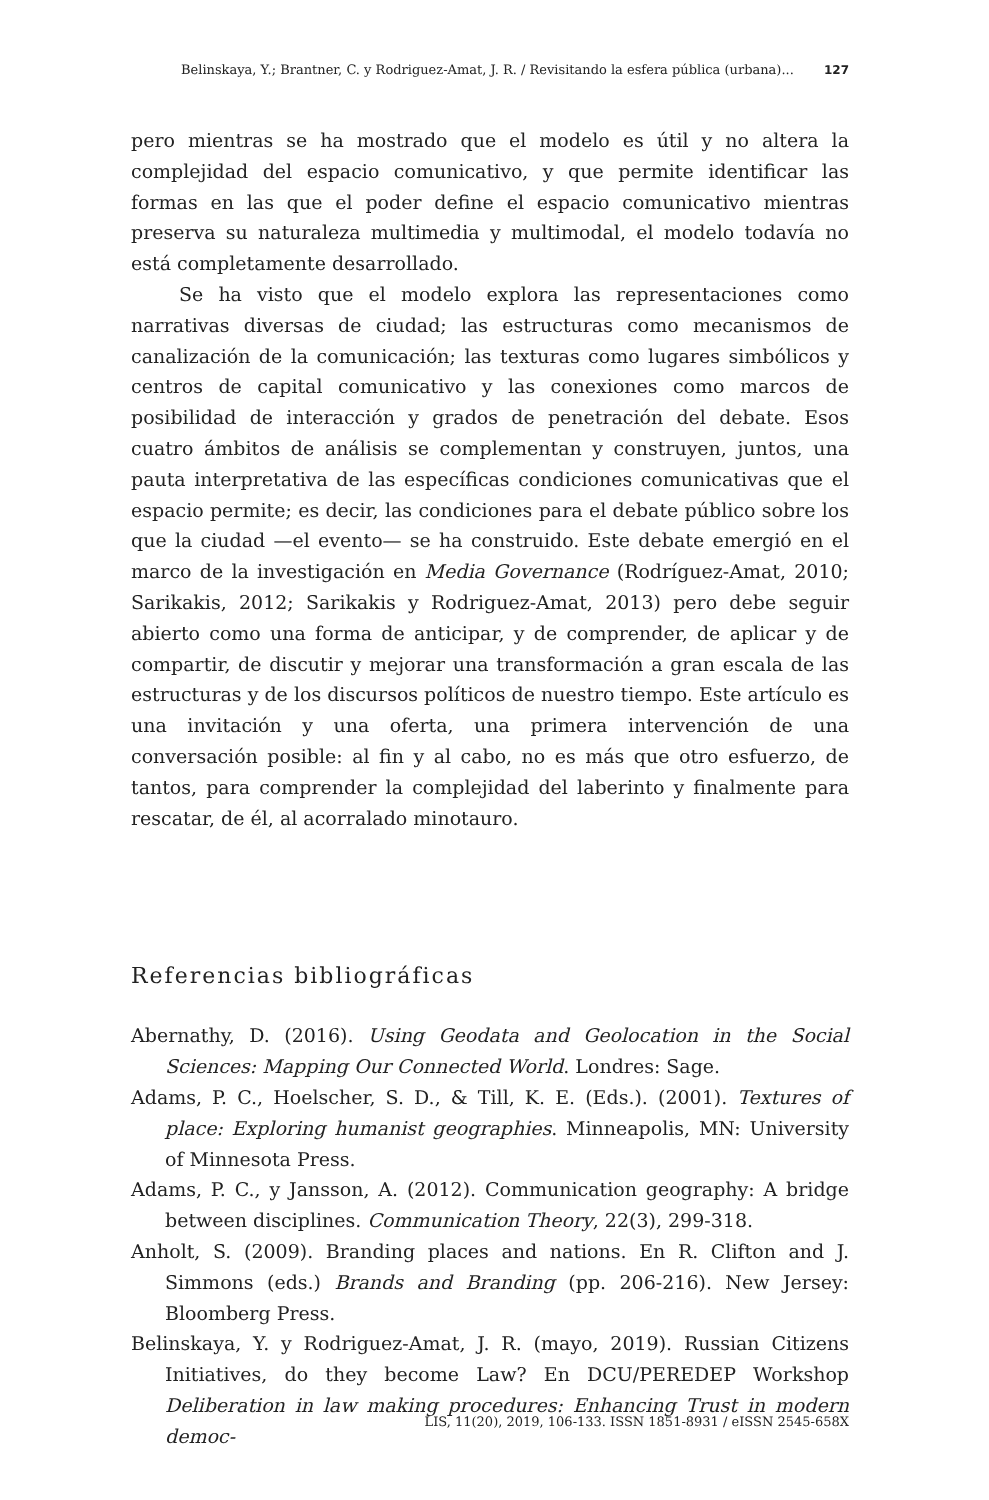Belinskaya, Y.; Brantner, C. y Rodriguez-Amat, J. R. / Revisitando la esfera pública (urbana)... 127
pero mientras se ha mostrado que el modelo es útil y no altera la complejidad del espacio comunicativo, y que permite identificar las formas en las que el poder define el espacio comunicativo mientras preserva su naturaleza multimedia y multimodal, el modelo todavía no está completamente desarrollado.
Se ha visto que el modelo explora las representaciones como narrativas diversas de ciudad; las estructuras como mecanismos de canalización de la comunicación; las texturas como lugares simbólicos y centros de capital comunicativo y las conexiones como marcos de posibilidad de interacción y grados de penetración del debate. Esos cuatro ámbitos de análisis se complementan y construyen, juntos, una pauta interpretativa de las específicas condiciones comunicativas que el espacio permite; es decir, las condiciones para el debate público sobre los que la ciudad —el evento— se ha construido. Este debate emergió en el marco de la investigación en Media Governance (Rodríguez-Amat, 2010; Sarikakis, 2012; Sarikakis y Rodriguez-Amat, 2013) pero debe seguir abierto como una forma de anticipar, y de comprender, de aplicar y de compartir, de discutir y mejorar una transformación a gran escala de las estructuras y de los discursos políticos de nuestro tiempo. Este artículo es una invitación y una oferta, una primera intervención de una conversación posible: al fin y al cabo, no es más que otro esfuerzo, de tantos, para comprender la complejidad del laberinto y finalmente para rescatar, de él, al acorralado minotauro.
Referencias bibliográficas
Abernathy, D. (2016). Using Geodata and Geolocation in the Social Sciences: Mapping Our Connected World. Londres: Sage.
Adams, P. C., Hoelscher, S. D., & Till, K. E. (Eds.). (2001). Textures of place: Exploring humanist geographies. Minneapolis, MN: University of Minnesota Press.
Adams, P. C., y Jansson, A. (2012). Communication geography: A bridge between disciplines. Communication Theory, 22(3), 299-318.
Anholt, S. (2009). Branding places and nations. En R. Clifton and J. Simmons (eds.) Brands and Branding (pp. 206-216). New Jersey: Bloomberg Press.
Belinskaya, Y. y Rodriguez-Amat, J. R. (mayo, 2019). Russian Citizens Initiatives, do they become Law? En DCU/PEREDEP Workshop Deliberation in law making procedures: Enhancing Trust in modern democ-
LIS, 11(20), 2019, 106-133. ISSN 1851-8931 / eISSN 2545-658X